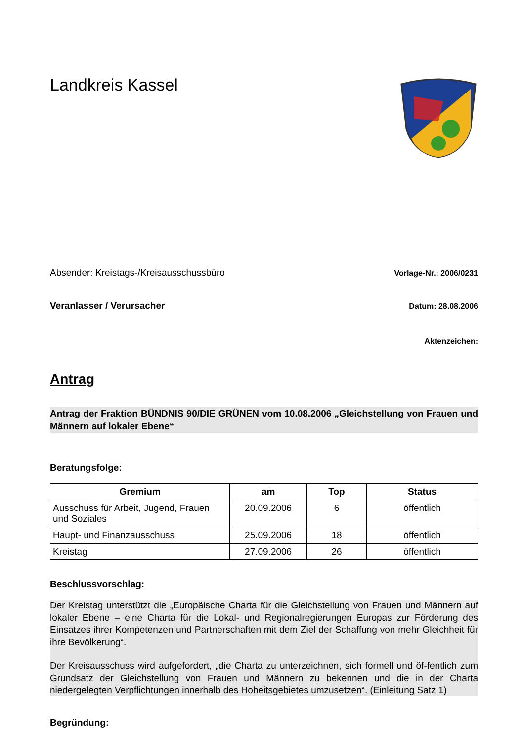Landkreis Kassel
Absender: Kreistags-/Kreisausschussbüro Vorlage-Nr.: 2006/0231
Veranlasser / Verursacher Datum: 28.08.2006
Aktenzeichen:
Antrag
Antrag der Fraktion BÜNDNIS 90/DIE GRÜNEN vom 10.08.2006 „Gleichstellung von Frauen und Männern auf lokaler Ebene“
Beratungsfolge:
| Gremium | am | Top | Status |
| --- | --- | --- | --- |
| Ausschuss für Arbeit, Jugend, Frauen und Soziales | 20.09.2006 | 6 | öffentlich |
| Haupt- und Finanzausschuss | 25.09.2006 | 18 | öffentlich |
| Kreistag | 27.09.2006 | 26 | öffentlich |
Beschlussvorschlag:
Der Kreistag unterstützt die „Europäische Charta für die Gleichstellung von Frauen und Männern auf lokaler Ebene – eine Charta für die Lokal- und Regionalregierungen Europas zur Förderung des Einsatzes ihrer Kompetenzen und Partnerschaften mit dem Ziel der Schaffung von mehr Gleichheit für ihre Bevölkerung“.
Der Kreisausschuss wird aufgefordert, „die Charta zu unterzeichnen, sich formell und öf-fentlich zum Grundsatz der Gleichstellung von Frauen und Männern zu bekennen und die in der Charta niedergelegten Verpflichtungen innerhalb des Hoheitsgebietes umzusetzen“. (Einleitung Satz 1)
Begründung: